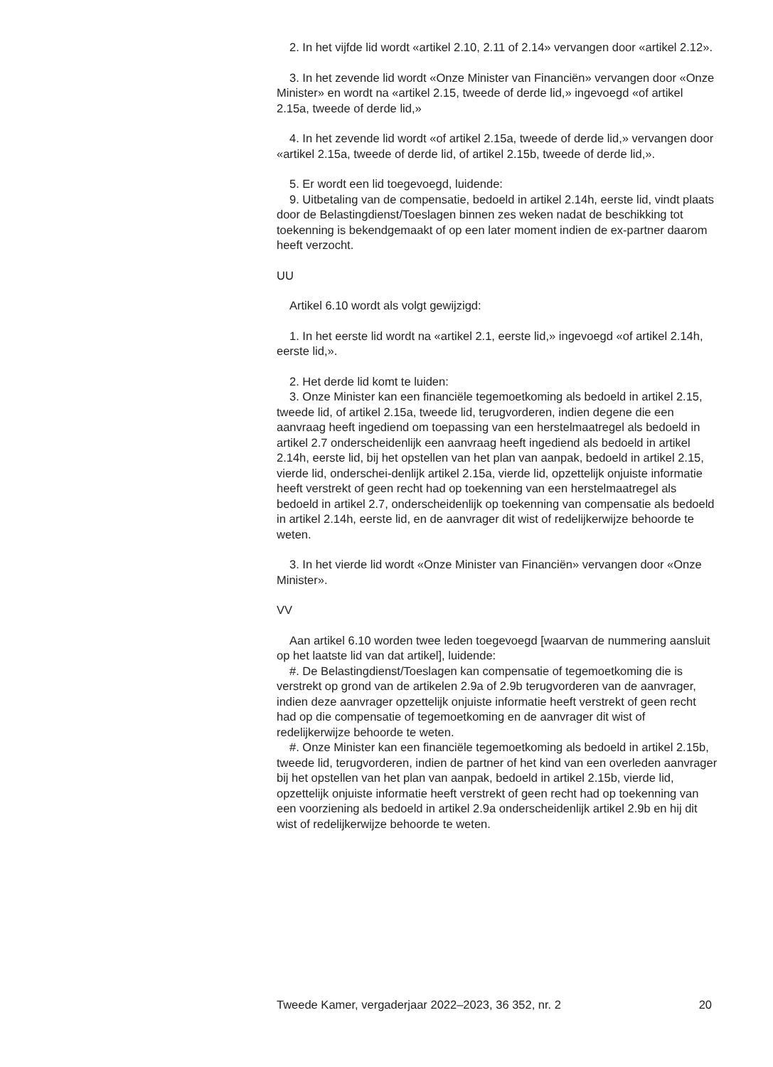2. In het vijfde lid wordt «artikel 2.10, 2.11 of 2.14» vervangen door «artikel 2.12».
3. In het zevende lid wordt «Onze Minister van Financiën» vervangen door «Onze Minister» en wordt na «artikel 2.15, tweede of derde lid,» ingevoegd «of artikel 2.15a, tweede of derde lid,»
4. In het zevende lid wordt «of artikel 2.15a, tweede of derde lid,» vervangen door «artikel 2.15a, tweede of derde lid, of artikel 2.15b, tweede of derde lid,».
5. Er wordt een lid toegevoegd, luidende:
9. Uitbetaling van de compensatie, bedoeld in artikel 2.14h, eerste lid, vindt plaats door de Belastingdienst/Toeslagen binnen zes weken nadat de beschikking tot toekenning is bekendgemaakt of op een later moment indien de ex-partner daarom heeft verzocht.
UU
Artikel 6.10 wordt als volgt gewijzigd:
1. In het eerste lid wordt na «artikel 2.1, eerste lid,» ingevoegd «of artikel 2.14h, eerste lid,».
2. Het derde lid komt te luiden:
3. Onze Minister kan een financiële tegemoetkoming als bedoeld in artikel 2.15, tweede lid, of artikel 2.15a, tweede lid, terugvorderen, indien degene die een aanvraag heeft ingediend om toepassing van een herstelmaatregel als bedoeld in artikel 2.7 onderscheidenlijk een aanvraag heeft ingediend als bedoeld in artikel 2.14h, eerste lid, bij het opstellen van het plan van aanpak, bedoeld in artikel 2.15, vierde lid, onderschei-denlijk artikel 2.15a, vierde lid, opzettelijk onjuiste informatie heeft verstrekt of geen recht had op toekenning van een herstelmaatregel als bedoeld in artikel 2.7, onderscheidenlijk op toekenning van compensatie als bedoeld in artikel 2.14h, eerste lid, en de aanvrager dit wist of redelijkerwijze behoorde te weten.
3. In het vierde lid wordt «Onze Minister van Financiën» vervangen door «Onze Minister».
VV
Aan artikel 6.10 worden twee leden toegevoegd [waarvan de nummering aansluit op het laatste lid van dat artikel], luidende:
#. De Belastingdienst/Toeslagen kan compensatie of tegemoetkoming die is verstrekt op grond van de artikelen 2.9a of 2.9b terugvorderen van de aanvrager, indien deze aanvrager opzettelijk onjuiste informatie heeft verstrekt of geen recht had op die compensatie of tegemoetkoming en de aanvrager dit wist of redelijkerwijze behoorde te weten.
#. Onze Minister kan een financiële tegemoetkoming als bedoeld in artikel 2.15b, tweede lid, terugvorderen, indien de partner of het kind van een overleden aanvrager bij het opstellen van het plan van aanpak, bedoeld in artikel 2.15b, vierde lid, opzettelijk onjuiste informatie heeft verstrekt of geen recht had op toekenning van een voorziening als bedoeld in artikel 2.9a onderscheidenlijk artikel 2.9b en hij dit wist of redelijkerwijze behoorde te weten.
Tweede Kamer, vergaderjaar 2022–2023, 36 352, nr. 2 20